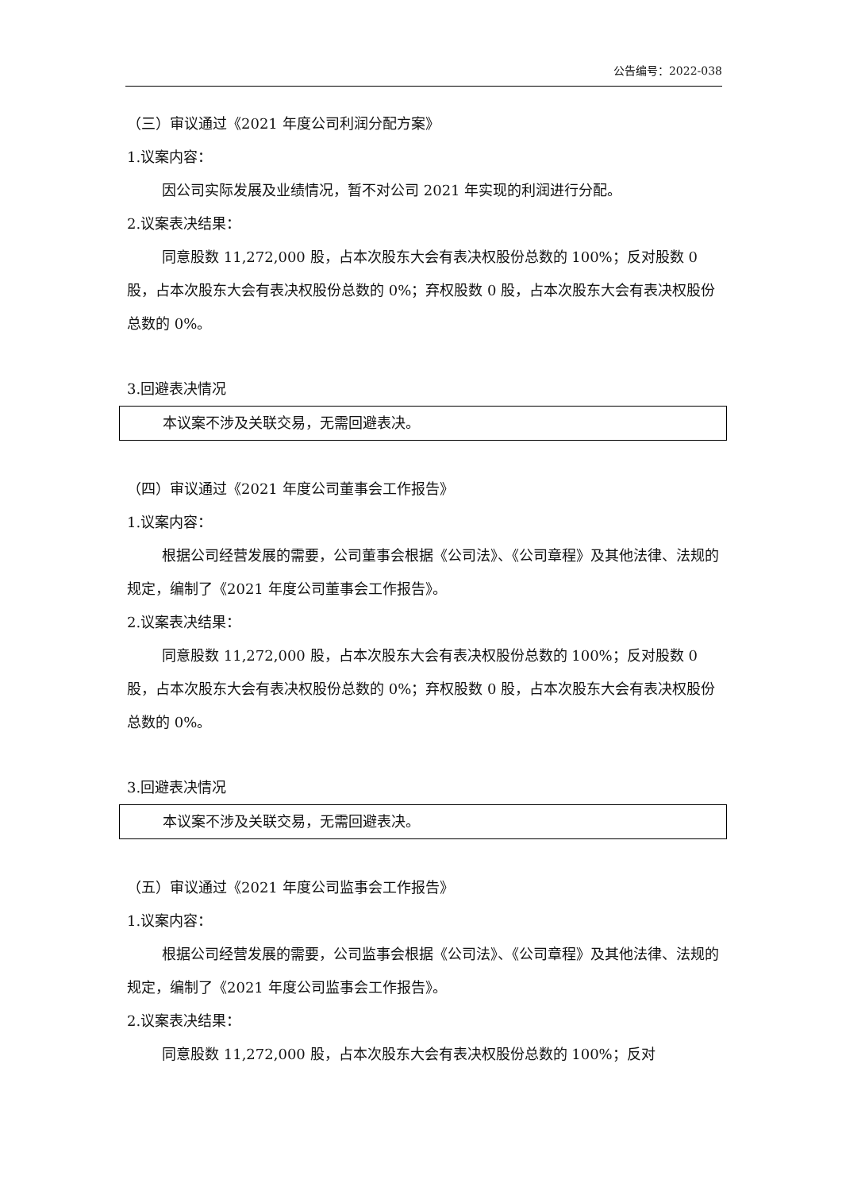公告编号：2022-038
（三）审议通过《2021 年度公司利润分配方案》
1.议案内容：
因公司实际发展及业绩情况，暂不对公司 2021 年实现的利润进行分配。
2.议案表决结果：
同意股数 11,272,000 股，占本次股东大会有表决权股份总数的 100%；反对股数 0 股，占本次股东大会有表决权股份总数的 0%；弃权股数 0 股，占本次股东大会有表决权股份总数的 0%。
3.回避表决情况
| 本议案不涉及关联交易，无需回避表决。 |
（四）审议通过《2021 年度公司董事会工作报告》
1.议案内容：
根据公司经营发展的需要，公司董事会根据《公司法》、《公司章程》及其他法律、法规的规定，编制了《2021 年度公司董事会工作报告》。
2.议案表决结果：
同意股数 11,272,000 股，占本次股东大会有表决权股份总数的 100%；反对股数 0 股，占本次股东大会有表决权股份总数的 0%；弃权股数 0 股，占本次股东大会有表决权股份总数的 0%。
3.回避表决情况
| 本议案不涉及关联交易，无需回避表决。 |
（五）审议通过《2021 年度公司监事会工作报告》
1.议案内容：
根据公司经营发展的需要，公司监事会根据《公司法》、《公司章程》及其他法律、法规的规定，编制了《2021 年度公司监事会工作报告》。
2.议案表决结果：
同意股数 11,272,000 股，占本次股东大会有表决权股份总数的 100%；反对